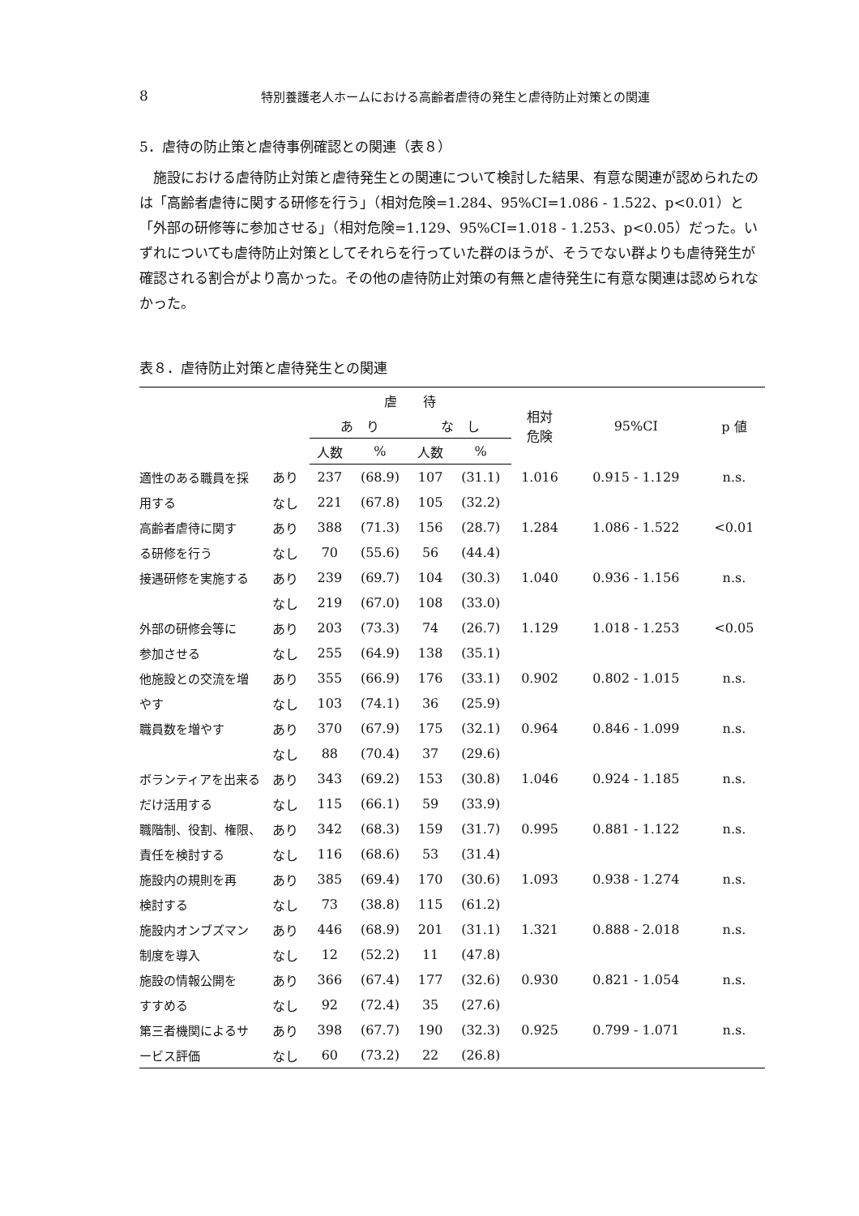8 特別養護老人ホームにおける高齢者虐待の発生と虐待防止対策との関連
5．虐待の防止策と虐待事例確認との関連（表８）
施設における虐待防止対策と虐待発生との関連について検討した結果、有意な関連が認められたのは「高齢者虐待に関する研修を行う」（相対危険=1.284、95%CI=1.086 - 1.522、p<0.01）と「外部の研修等に参加させる」（相対危険=1.129、95%CI=1.018 - 1.253、p<0.05）だった。いずれについても虐待防止対策としてそれらを行っていた群のほうが、そうでない群よりも虐待発生が確認される割合がより高かった。その他の虐待防止対策の有無と虐待発生に有意な関連は認められなかった。
表８．虐待防止対策と虐待発生との関連
| | | 虐 待 | | | | 相対 危険 | 95%CI | p 値 |
| --- | --- | --- | --- | --- | --- | --- | --- | --- |
| | | あ り | | な し | | | | |
| | | 人数 | % | 人数 | % | | | |
| 適性のある職員を採 | あり | 237 | (68.9) | 107 | (31.1) | 1.016 | 0.915 - 1.129 | n.s. |
| 用する | なし | 221 | (67.8) | 105 | (32.2) | | | |
| 高齢者虐待に関す | あり | 388 | (71.3) | 156 | (28.7) | 1.284 | 1.086 - 1.522 | <0.01 |
| る研修を行う | なし | 70 | (55.6) | 56 | (44.4) | | | |
| 接遇研修を実施する | あり | 239 | (69.7) | 104 | (30.3) | 1.040 | 0.936 - 1.156 | n.s. |
| | なし | 219 | (67.0) | 108 | (33.0) | | | |
| 外部の研修会等に | あり | 203 | (73.3) | 74 | (26.7) | 1.129 | 1.018 - 1.253 | <0.05 |
| 参加させる | なし | 255 | (64.9) | 138 | (35.1) | | | |
| 他施設との交流を増 | あり | 355 | (66.9) | 176 | (33.1) | 0.902 | 0.802 - 1.015 | n.s. |
| やす | なし | 103 | (74.1) | 36 | (25.9) | | | |
| 職員数を増やす | あり | 370 | (67.9) | 175 | (32.1) | 0.964 | 0.846 - 1.099 | n.s. |
| | なし | 88 | (70.4) | 37 | (29.6) | | | |
| ボランティアを出来る | あり | 343 | (69.2) | 153 | (30.8) | 1.046 | 0.924 - 1.185 | n.s. |
| だけ活用する | なし | 115 | (66.1) | 59 | (33.9) | | | |
| 職階制、役割、権限、 | あり | 342 | (68.3) | 159 | (31.7) | 0.995 | 0.881 - 1.122 | n.s. |
| 責任を検討する | なし | 116 | (68.6) | 53 | (31.4) | | | |
| 施設内の規則を再 | あり | 385 | (69.4) | 170 | (30.6) | 1.093 | 0.938 - 1.274 | n.s. |
| 検討する | なし | 73 | (38.8) | 115 | (61.2) | | | |
| 施設内オンブズマン | あり | 446 | (68.9) | 201 | (31.1) | 1.321 | 0.888 - 2.018 | n.s. |
| 制度を導入 | なし | 12 | (52.2) | 11 | (47.8) | | | |
| 施設の情報公開を | あり | 366 | (67.4) | 177 | (32.6) | 0.930 | 0.821 - 1.054 | n.s. |
| すすめる | なし | 92 | (72.4) | 35 | (27.6) | | | |
| 第三者機関によるサ | あり | 398 | (67.7) | 190 | (32.3) | 0.925 | 0.799 - 1.071 | n.s. |
| ービス評価 | なし | 60 | (73.2) | 22 | (26.8) | | | |